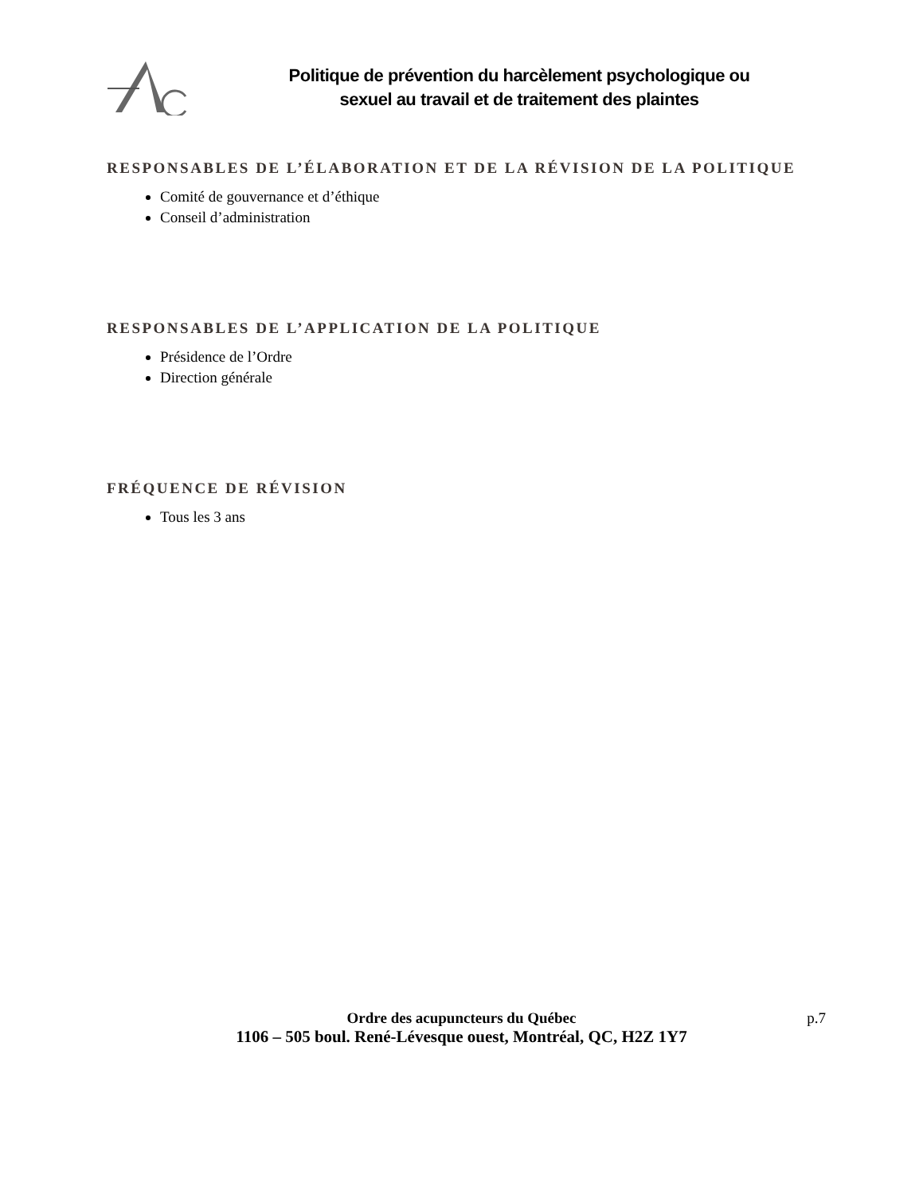Politique de prévention du harcèlement psychologique ou
sexuel au travail et de traitement des plaintes
RESPONSABLES DE L’ÉLABORATION ET DE LA RÉVISION DE LA POLITIQUE
Comité de gouvernance et d’éthique
Conseil d’administration
RESPONSABLES DE L’APPLICATION DE LA POLITIQUE
Présidence de l’Ordre
Direction générale
FRÉQUENCE DE RÉVISION
Tous les 3 ans
Ordre des acupuncteurs du Québec
1106 – 505 boul. René-Lévesque ouest, Montréal, QC, H2Z 1Y7
p.7